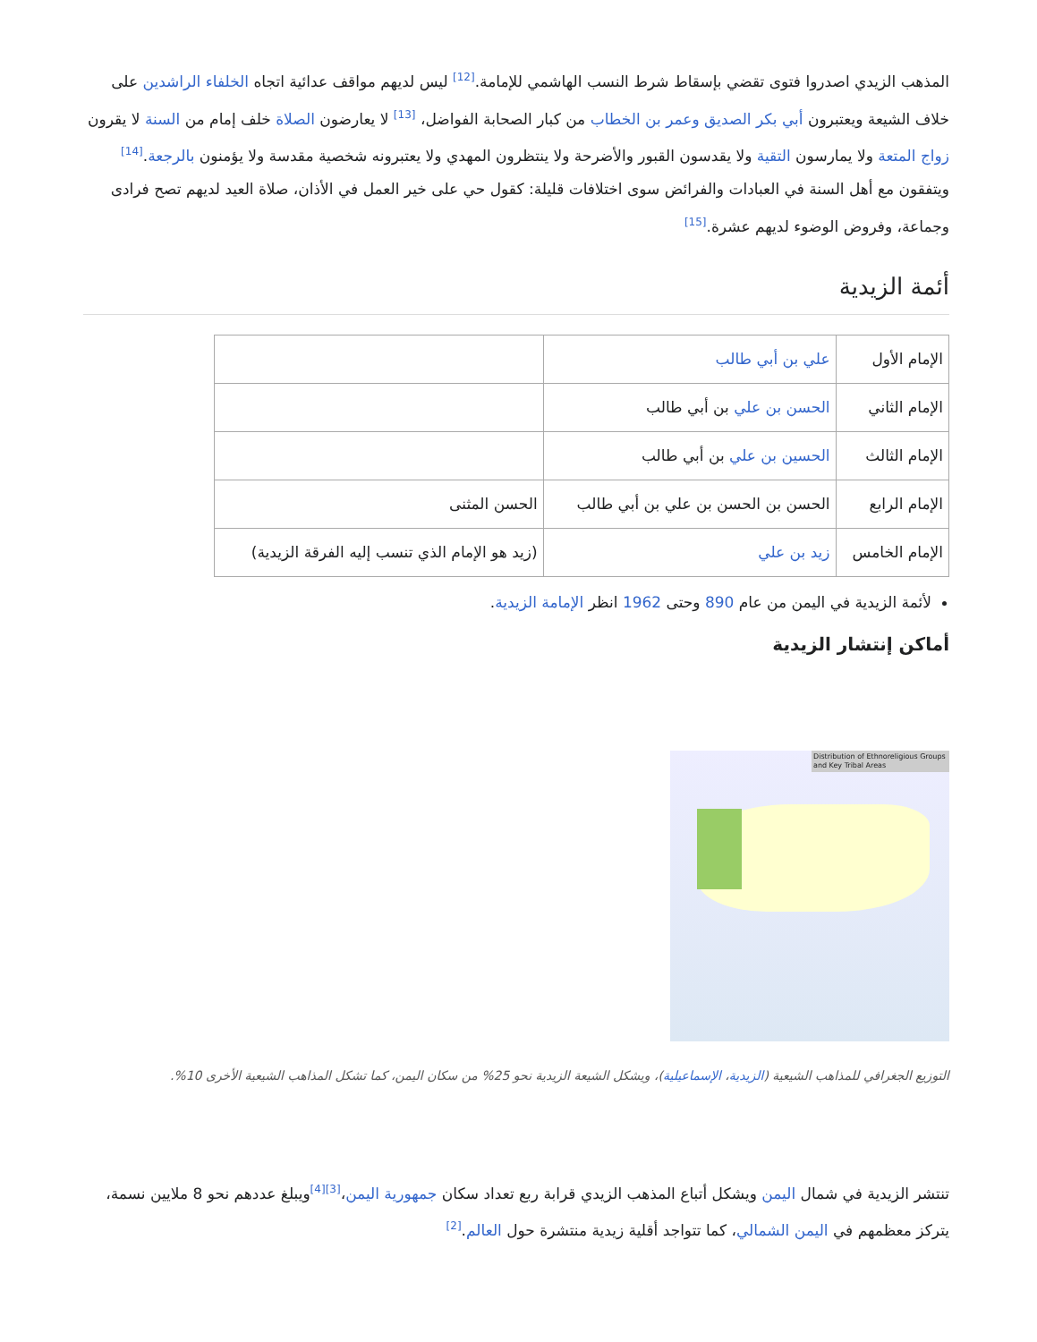المذهب الزيدي اصدروا فتوى تقضي بإسقاط شرط النسب الهاشمي للإمامة.<sup>[12]</sup> ليس لديهم مواقف عدائية اتجاه الخلفاء الراشدين على خلاف الشيعة ويعتبرون أبي بكر الصديق وعمر بن الخطاب من كبار الصحابة الفواضل، <sup>[13]</sup> لا يعارضون الصلاة خلف إمام من السنة لا يقرون زواج المتعة ولا يمارسون التقية ولا يقدسون القبور والأضرحة ولا ينتظرون المهدي ولا يعتبرونه شخصية مقدسة ولا يؤمنون بالرجعة.<sup>[14]</sup> ويتفقون مع أهل السنة في العبادات والفرائض سوى اختلافات قليلة: كقول حي على خير العمل في الأذان، صلاة العيد لديهم تصح فرادى وجماعة، وفروض الوضوء لديهم عشرة.<sup>[15]</sup>
أئمة الزيدية
| الإمام الأول | علي بن أبي طالب | |
| الإمام الثاني | الحسن بن علي بن أبي طالب | |
| الإمام الثالث | الحسين بن علي بن أبي طالب | |
| الإمام الرابع | الحسن بن الحسن بن علي بن أبي طالب | الحسن المثنى |
| الإمام الخامس | زيد بن علي | (زيد هو الإمام الذي تنسب إليه الفرقة الزيدية) |
لأئمة الزيدية في اليمن من عام 890 وحتى 1962 انظر الإمامة الزيدية.
أماكن إنتشار الزيدية
Distribution of Ethnoreligious Groups and Key Tribal Areas
التوزيع الجغرافي للمذاهب الشيعية (الزيدية، الإسماعيلية)، ويشكل الشيعة الزيدية نحو 25% من سكان اليمن، كما تشكل المذاهب الشيعية الأخرى 10%.
تنتشر الزيدية في شمال اليمن ويشكل أتباع المذهب الزيدي قرابة ربع تعداد سكان جمهورية اليمن،<sup>[3][4]</sup>ويبلغ عددهم نحو 8 ملايين نسمة، يتركز معظمهم في اليمن الشمالي، كما تتواجد أقلية زيدية منتشرة حول العالم.<sup>[2]</sup>